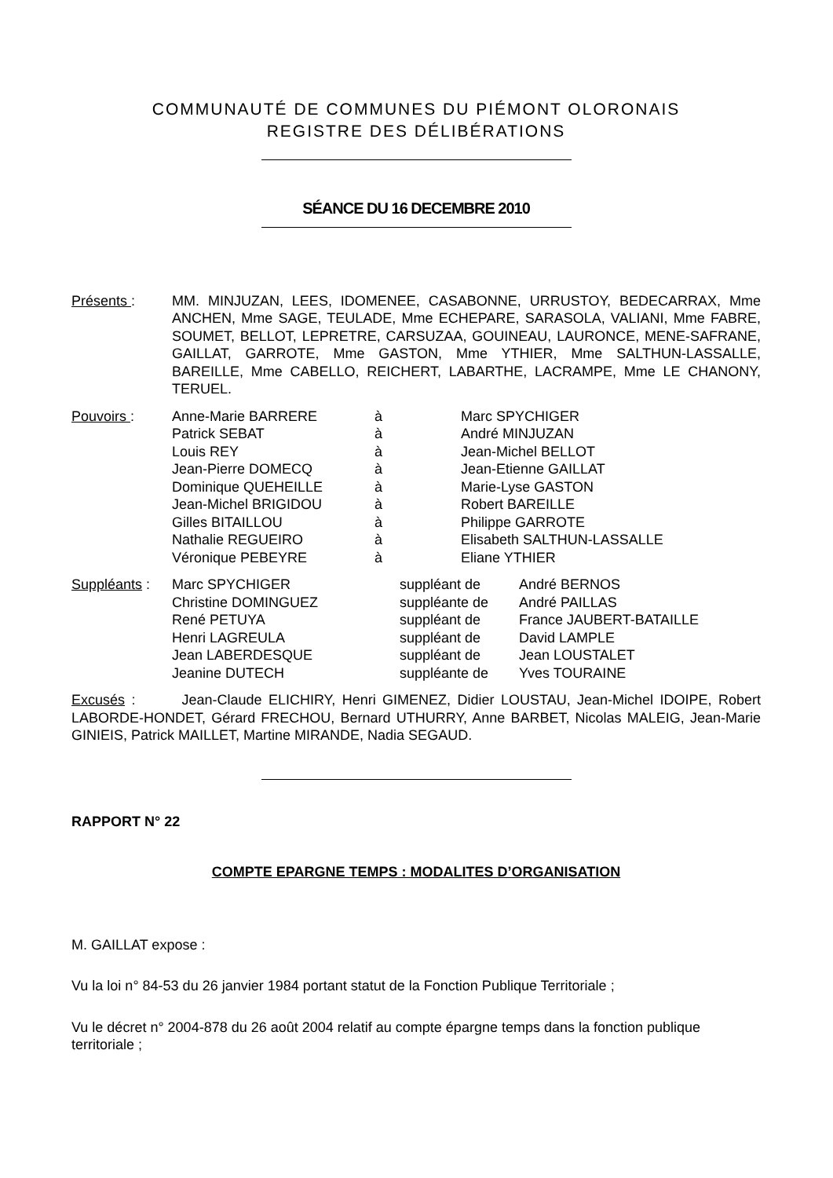COMMUNAUTÉ DE COMMUNES DU PIÉMONT OLORONAIS
REGISTRE DES DÉLIBÉRATIONS
SÉANCE DU 16 DECEMBRE 2010
Présents : MM. MINJUZAN, LEES, IDOMENEE, CASABONNE, URRUSTOY, BEDECARRAX, Mme ANCHEN, Mme SAGE, TEULADE, Mme ECHEPARE, SARASOLA, VALIANI, Mme FABRE, SOUMET, BELLOT, LEPRETRE, CARSUZAA, GOUINEAU, LAURONCE, MENE-SAFRANE, GAILLAT, GARROTE, Mme GASTON, Mme YTHIER, Mme SALTHUN-LASSALLE, BAREILLE, Mme CABELLO, REICHERT, LABARTHE, LACRAMPE, Mme LE CHANONY, TERUEL.
Pouvoirs :
| Anne-Marie BARRERE | à | Marc SPYCHIGER |
| Patrick SEBAT | à | André MINJUZAN |
| Louis REY | à | Jean-Michel BELLOT |
| Jean-Pierre DOMECQ | à | Jean-Etienne GAILLAT |
| Dominique QUEHEILLE | à | Marie-Lyse GASTON |
| Jean-Michel BRIGIDOU | à | Robert BAREILLE |
| Gilles BITAILLOU | à | Philippe GARROTE |
| Nathalie REGUEIRO | à | Elisabeth SALTHUN-LASSALLE |
| Véronique PEBEYRE | à | Eliane YTHIER |
Suppléants :
| Marc SPYCHIGER | suppléant de | André BERNOS |
| Christine DOMINGUEZ | suppléante de | André PAILLAS |
| René PETUYA | suppléant de | France JAUBERT-BATAILLE |
| Henri LAGREULA | suppléant de | David LAMPLE |
| Jean LABERDESQUE | suppléant de | Jean LOUSTALET |
| Jeanine DUTECH | suppléante de | Yves TOURAINE |
Excusés : Jean-Claude ELICHIRY, Henri GIMENEZ, Didier LOUSTAU, Jean-Michel IDOIPE, Robert LABORDE-HONDET, Gérard FRECHOU, Bernard UTHURRY, Anne BARBET, Nicolas MALEIG, Jean-Marie GINIEIS, Patrick MAILLET, Martine MIRANDE, Nadia SEGAUD.
RAPPORT N° 22
COMPTE EPARGNE TEMPS : MODALITES D’ORGANISATION
M. GAILLAT expose :
Vu la loi n° 84-53 du 26 janvier 1984 portant statut de la Fonction Publique Territoriale ;
Vu le décret n° 2004-878 du 26 août 2004 relatif au compte épargne temps dans la fonction publique territoriale ;